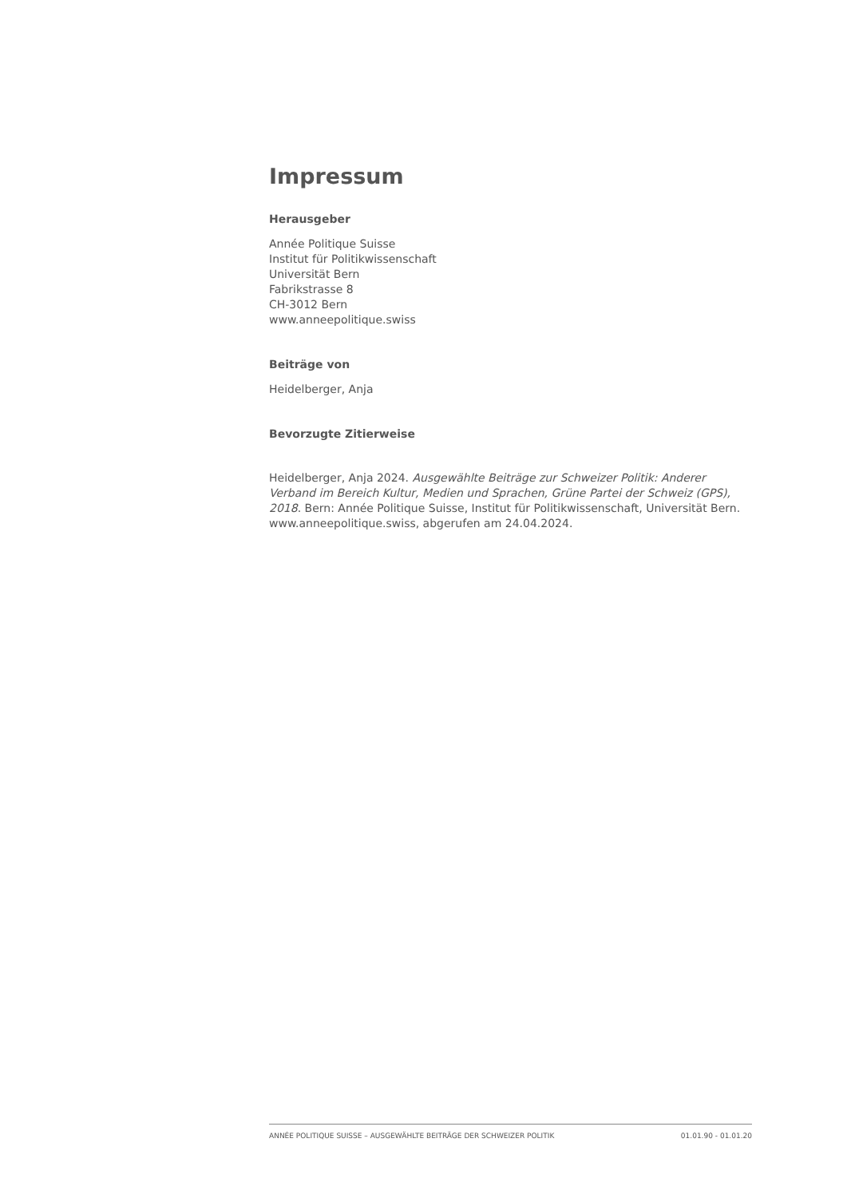Impressum
Herausgeber
Année Politique Suisse
Institut für Politikwissenschaft
Universität Bern
Fabrikstrasse 8
CH-3012 Bern
www.anneepolitique.swiss
Beiträge von
Heidelberger, Anja
Bevorzugte Zitierweise
Heidelberger, Anja 2024. Ausgewählte Beiträge zur Schweizer Politik: Anderer Verband im Bereich Kultur, Medien und Sprachen, Grüne Partei der Schweiz (GPS), 2018. Bern: Année Politique Suisse, Institut für Politikwissenschaft, Universität Bern. www.anneepolitique.swiss, abgerufen am 24.04.2024.
ANNÉE POLITIQUE SUISSE – AUSGEWÄHLTE BEITRÄGE DER SCHWEIZER POLITIK 01.01.90 - 01.01.20